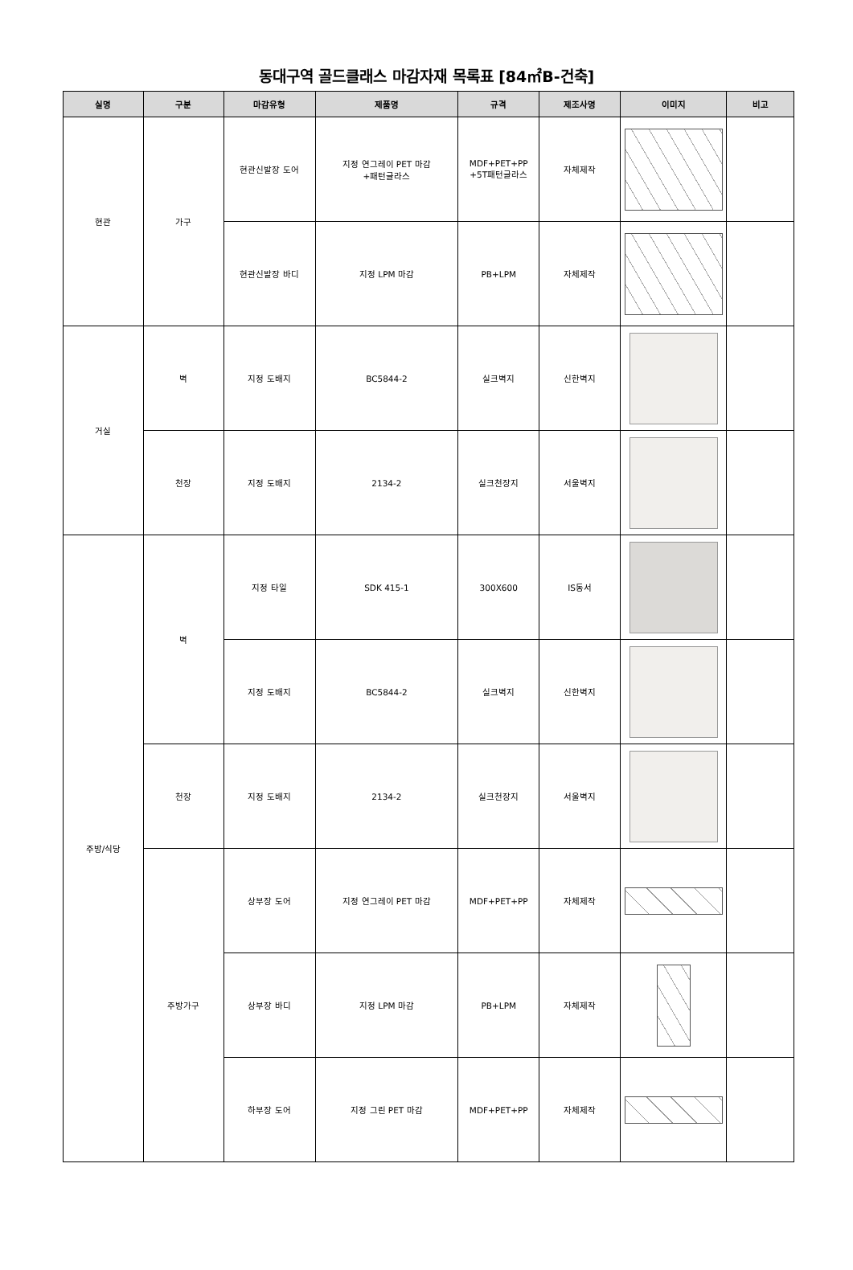동대구역 골드클래스 마감자재 목록표 [84㎡B-건축]
| 실명 | 구분 | 마감유형 | 제품명 | 규격 | 제조사명 | 이미지 | 비고 |
| --- | --- | --- | --- | --- | --- | --- | --- |
| 현관 | 가구 | 현관신발장 도어 | 지정 연그레이 PET 마감 +패턴글라스 | MDF+PET+PP +5T패턴글라스 | 자체제작 | | |
| | | 현관신발장 바디 | 지정 LPM 마감 | PB+LPM | 자체제작 | | |
| 거실 | 벽 | 지정 도배지 | BC5844-2 | 실크벽지 | 신한벽지 | | |
| | 천장 | 지정 도배지 | 2134-2 | 실크천장지 | 서울벽지 | | |
| 주방/식당 | 벽 | 지정 타일 | SDK 415-1 | 300X600 | IS동서 | | |
| | | 지정 도배지 | BC5844-2 | 실크벽지 | 신한벽지 | | |
| | 천장 | 지정 도배지 | 2134-2 | 실크천장지 | 서울벽지 | | |
| | 주방가구 | 상부장 도어 | 지정 연그레이 PET 마감 | MDF+PET+PP | 자체제작 | | |
| | | 상부장 바디 | 지정 LPM 마감 | PB+LPM | 자체제작 | | |
| | | 하부장 도어 | 지정 그린 PET 마감 | MDF+PET+PP | 자체제작 | | |